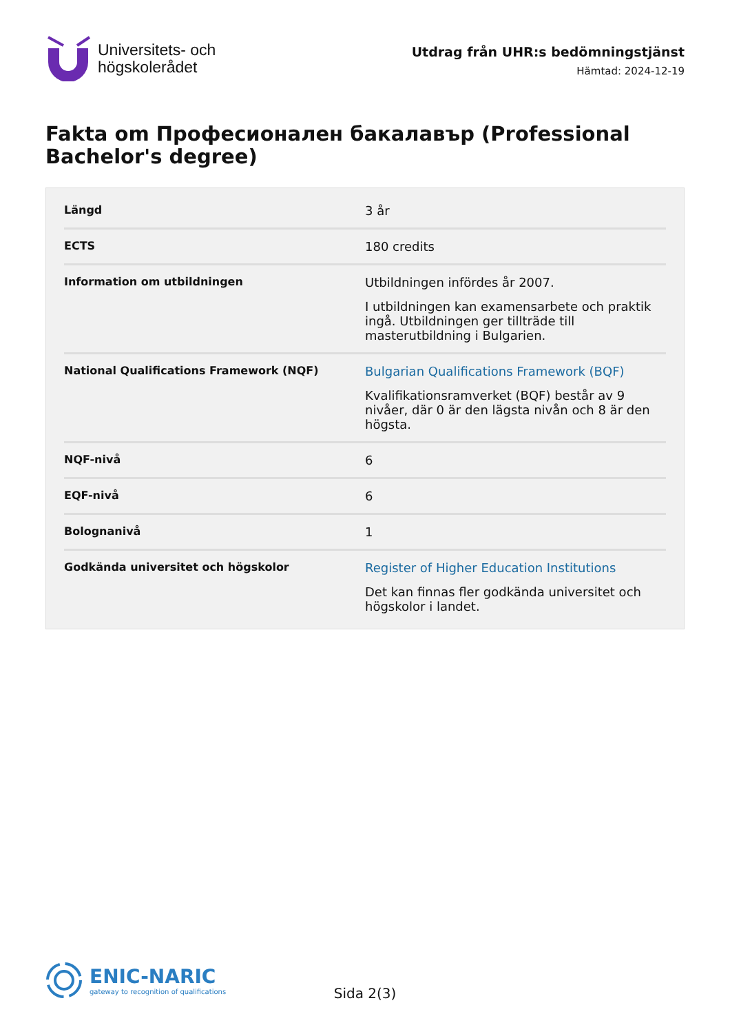Universitets- och
högskolerådet
Utdrag från UHR:s bedömningstjänst
Hämtad: 2024-12-19
Fakta om Професионален бакалавър (Professional Bachelor's degree)
| Längd | 3 år |
| ECTS | 180 credits |
| Information om utbildningen | Utbildningen infördes år 2007. I utbildningen kan examensarbete och praktik ingå. Utbildningen ger tillträde till masterutbildning i Bulgarien. |
| National Qualifications Framework (NQF) | Bulgarian Qualifications Framework (BQF) Kvalifikationsramverket (BQF) består av 9 nivåer, där 0 är den lägsta nivån och 8 är den högsta. |
| NQF-nivå | 6 |
| EQF-nivå | 6 |
| Bolognanivå | 1 |
| Godkända universitet och högskolor | Register of Higher Education Institutions Det kan finnas fler godkända universitet och högskolor i landet. |
ENIC-NARIC
gateway to recognition of qualifications
Sida 2(3)